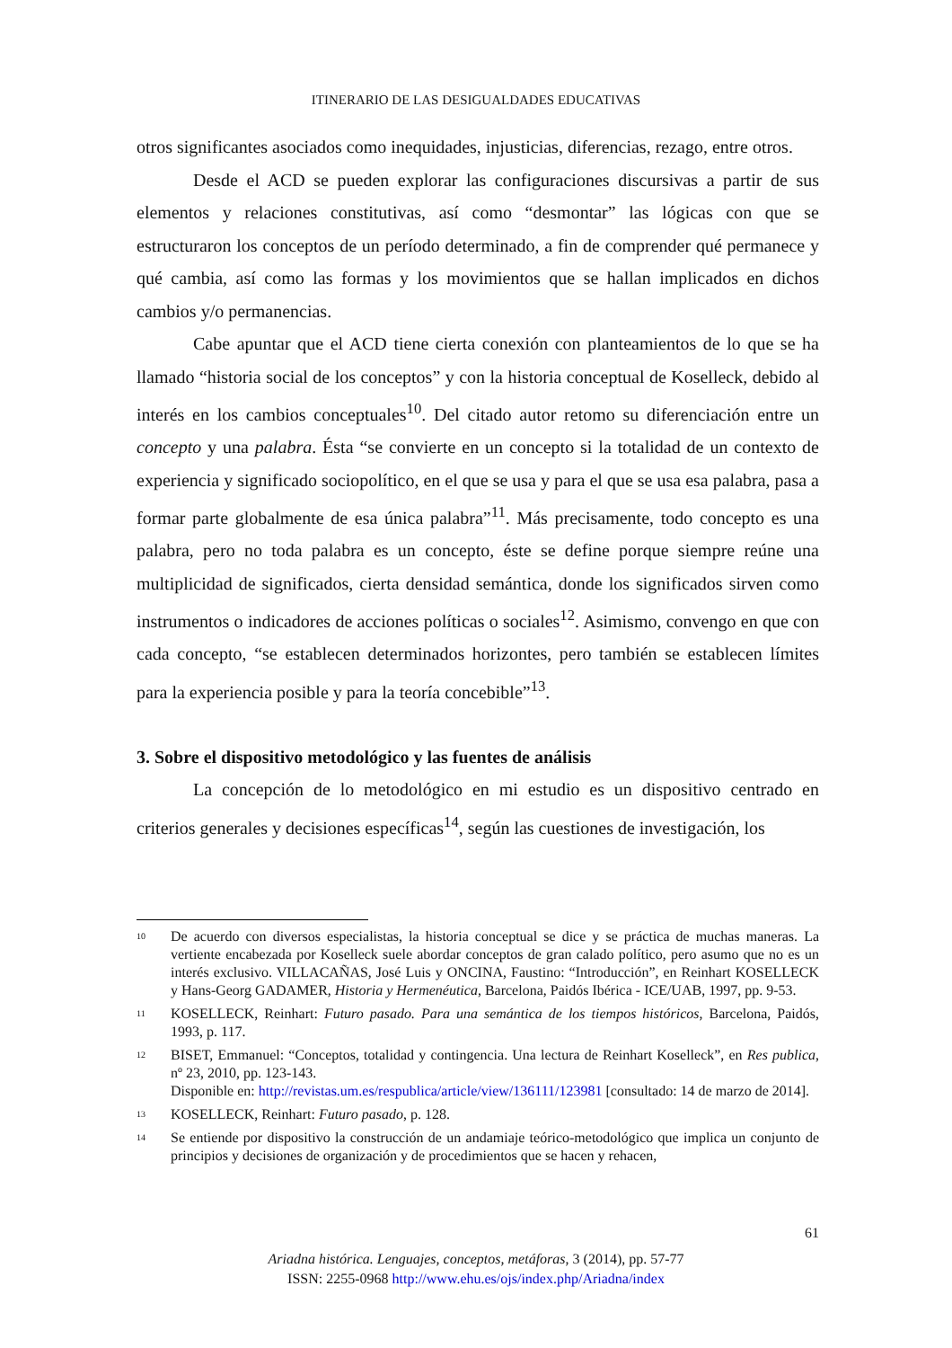ITINERARIO DE LAS DESIGUALDADES EDUCATIVAS
otros significantes asociados como inequidades, injusticias, diferencias, rezago, entre otros.
Desde el ACD se pueden explorar las configuraciones discursivas a partir de sus elementos y relaciones constitutivas, así como “desmontar” las lógicas con que se estructuraron los conceptos de un período determinado, a fin de comprender qué permanece y qué cambia, así como las formas y los movimientos que se hallan implicados en dichos cambios y/o permanencias.
Cabe apuntar que el ACD tiene cierta conexión con planteamientos de lo que se ha llamado “historia social de los conceptos” y con la historia conceptual de Koselleck, debido al interés en los cambios conceptuales<sup>10</sup>. Del citado autor retomo su diferenciación entre un concepto y una palabra. Ésta “se convierte en un concepto si la totalidad de un contexto de experiencia y significado sociopolítico, en el que se usa y para el que se usa esa palabra, pasa a formar parte globalmente de esa única palabra”<sup>11</sup>. Más precisamente, todo concepto es una palabra, pero no toda palabra es un concepto, éste se define porque siempre reúne una multiplicidad de significados, cierta densidad semántica, donde los significados sirven como instrumentos o indicadores de acciones políticas o sociales<sup>12</sup>. Asimismo, convengo en que con cada concepto, “se establecen determinados horizontes, pero también se establecen límites para la experiencia posible y para la teoría concebible”<sup>13</sup>.
3. Sobre el dispositivo metodológico y las fuentes de análisis
La concepción de lo metodológico en mi estudio es un dispositivo centrado en criterios generales y decisiones específicas<sup>14</sup>, según las cuestiones de investigación, los
10 De acuerdo con diversos especialistas, la historia conceptual se dice y se práctica de muchas maneras. La vertiente encabezada por Koselleck suele abordar conceptos de gran calado político, pero asumo que no es un interés exclusivo. VILLACAÑAS, José Luis y ONCINA, Faustino: “Introducción”, en Reinhart KOSELLECK y Hans-Georg GADAMER, Historia y Hermenéutica, Barcelona, Paidós Ibérica - ICE/UAB, 1997, pp. 9-53.
11 KOSELLECK, Reinhart: Futuro pasado. Para una semántica de los tiempos históricos, Barcelona, Paidós, 1993, p. 117.
12 BISET, Emmanuel: “Conceptos, totalidad y contingencia. Una lectura de Reinhart Koselleck”, en Res publica, nº 23, 2010, pp. 123-143.
Disponible en: http://revistas.um.es/respublica/article/view/136111/123981 [consultado: 14 de marzo de 2014].
13 KOSELLECK, Reinhart: Futuro pasado, p. 128.
14 Se entiende por dispositivo la construcción de un andamiaje teórico-metodológico que implica un conjunto de principios y decisiones de organización y de procedimientos que se hacen y rehacen,
61
Ariadna histórica. Lenguajes, conceptos, metáforas, 3 (2014), pp. 57-77
ISSN: 2255-0968 http://www.ehu.es/ojs/index.php/Ariadna/index